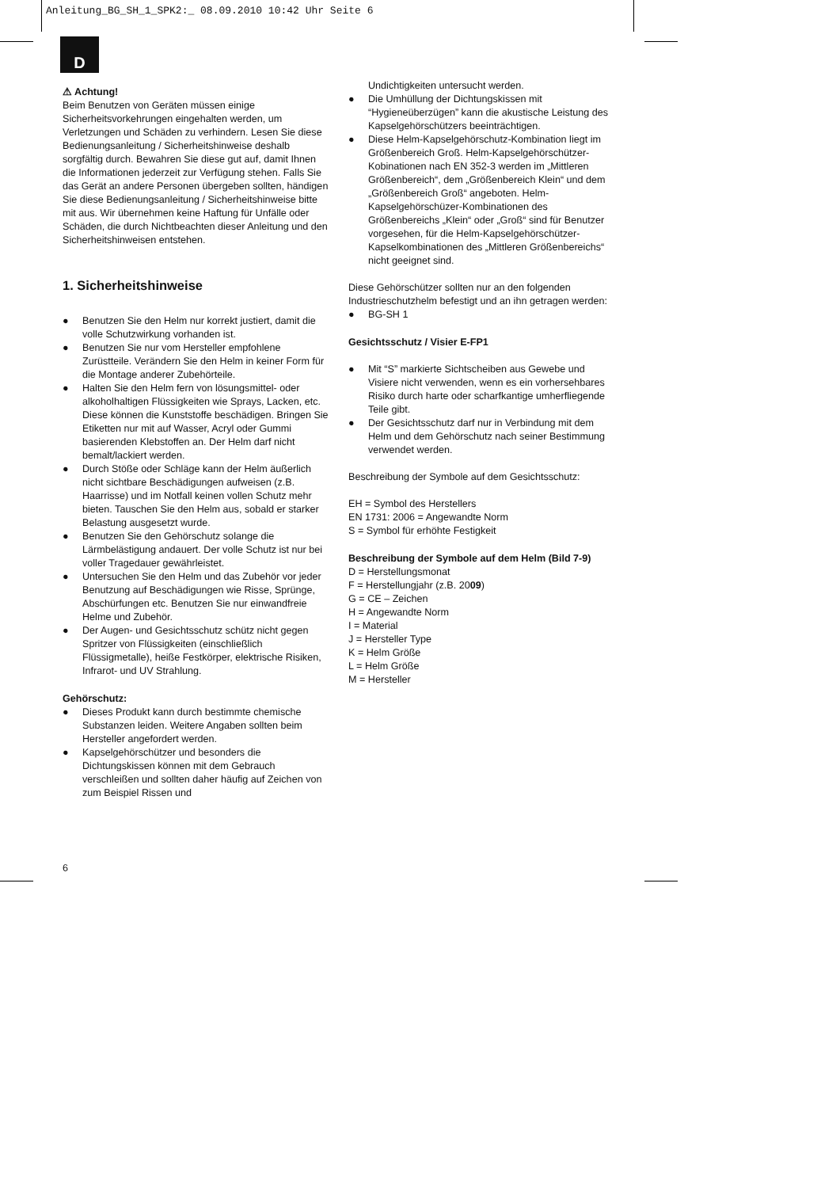Anleitung_BG_SH_1_SPK2:_ 08.09.2010 10:42 Uhr Seite 6
D
⚠ Achtung!
Beim Benutzen von Geräten müssen einige Sicherheitsvorkehrungen eingehalten werden, um Verletzungen und Schäden zu verhindern. Lesen Sie diese Bedienungsanleitung / Sicherheitshinweise deshalb sorgfältig durch. Bewahren Sie diese gut auf, damit Ihnen die Informationen jederzeit zur Verfügung stehen. Falls Sie das Gerät an andere Personen übergeben sollten, händigen Sie diese Bedienungsanleitung / Sicherheitshinweise bitte mit aus. Wir übernehmen keine Haftung für Unfälle oder Schäden, die durch Nichtbeachten dieser Anleitung und den Sicherheitshinweisen entstehen.
1. Sicherheitshinweise
● Benutzen Sie den Helm nur korrekt justiert, damit die volle Schutzwirkung vorhanden ist.
● Benutzen Sie nur vom Hersteller empfohlene Zurüstteile. Verändern Sie den Helm in keiner Form für die Montage anderer Zubehörteile.
● Halten Sie den Helm fern von lösungsmittel- oder alkoholhaltigen Flüssigkeiten wie Sprays, Lacken, etc. Diese können die Kunststoffe beschädigen. Bringen Sie Etiketten nur mit auf Wasser, Acryl oder Gummi basierenden Klebstoffen an. Der Helm darf nicht bemalt/lackiert werden.
● Durch Stöße oder Schläge kann der Helm äußerlich nicht sichtbare Beschädigungen aufweisen (z.B. Haarrisse) und im Notfall keinen vollen Schutz mehr bieten. Tauschen Sie den Helm aus, sobald er starker Belastung ausgesetzt wurde.
● Benutzen Sie den Gehörschutz solange die Lärmbelästigung andauert. Der volle Schutz ist nur bei voller Tragedauer gewährleistet.
● Untersuchen Sie den Helm und das Zubehör vor jeder Benutzung auf Beschädigungen wie Risse, Sprünge, Abschürfungen etc. Benutzen Sie nur einwandfreie Helme und Zubehör.
● Der Augen- und Gesichtsschutz schütz nicht gegen Spritzer von Flüssigkeiten (einschließlich Flüssigmetalle), heiße Festkörper, elektrische Risiken, Infrarot- und UV Strahlung.
Gehörschutz:
● Dieses Produkt kann durch bestimmte chemische Substanzen leiden. Weitere Angaben sollten beim Hersteller angefordert werden.
● Kapselgehörschützer und besonders die Dichtungskissen können mit dem Gebrauch verschleißen und sollten daher häufig auf Zeichen von zum Beispiel Rissen und
Undichtigkeiten untersucht werden.
● Die Umhüllung der Dichtungskissen mit “Hygieneüberzügen” kann die akustische Leistung des Kapselgehörschützers beeinträchtigen.
● Diese Helm-Kapselgehörschutz-Kombination liegt im Größenbereich Groß. Helm-Kapselgehörschützer-Kobinationen nach EN 352-3 werden im „Mittleren Größenbereich“, dem „Größenbereich Klein“ und dem „Größenbereich Groß“ angeboten. Helm-Kapselgehörschüzer-Kombinationen des Größenbereichs „Klein“ oder „Groß“ sind für Benutzer vorgesehen, für die Helm-Kapselgehörschützer-Kapselkombinationen des „Mittleren Größenbereichs“ nicht geeignet sind.
Diese Gehörschützer sollten nur an den folgenden Industrieschutzhelm befestigt und an ihn getragen werden:
● BG-SH 1
Gesichtsschutz / Visier E-FP1
● Mit “S” markierte Sichtscheiben aus Gewebe und Visiere nicht verwenden, wenn es ein vorhersehbares Risiko durch harte oder scharfkantige umherfliegende Teile gibt.
● Der Gesichtsschutz darf nur in Verbindung mit dem Helm und dem Gehörschutz nach seiner Bestimmung verwendet werden.
Beschreibung der Symbole auf dem Gesichtsschutz:
EH = Symbol des Herstellers
EN 1731: 2006 = Angewandte Norm
S = Symbol für erhöhte Festigkeit
Beschreibung der Symbole auf dem Helm (Bild 7-9)
D = Herstellungsmonat
F = Herstellungjahr (z.B. 2009)
G = CE – Zeichen
H = Angewandte Norm
I = Material
J = Hersteller Type
K = Helm Größe
L = Helm Größe
M = Hersteller
6